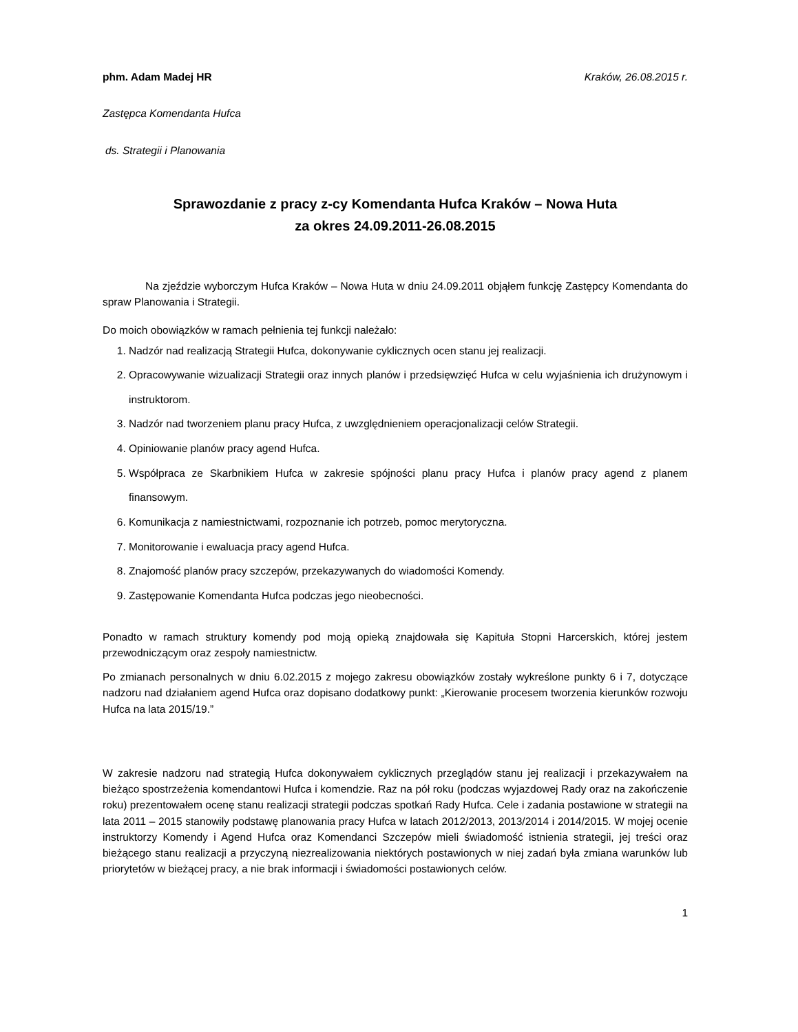phm. Adam Madej HR Kraków, 26.08.2015 r.
Zastępca Komendanta Hufca
ds. Strategii i Planowania
Sprawozdanie z pracy z-cy Komendanta Hufca Kraków – Nowa Huta
za okres 24.09.2011-26.08.2015
Na zjeździe wyborczym Hufca Kraków – Nowa Huta w dniu 24.09.2011 objąłem funkcję Zastępcy Komendanta do spraw Planowania i Strategii.
Do moich obowiązków w ramach pełnienia tej funkcji należało:
1. Nadzór nad realizacją Strategii Hufca, dokonywanie cyklicznych ocen stanu jej realizacji.
2. Opracowywanie wizualizacji Strategii oraz innych planów i przedsięwzięć Hufca w celu wyjaśnienia ich drużynowym i instruktorom.
3. Nadzór nad tworzeniem planu pracy Hufca, z uwzględnieniem operacjonalizacji celów Strategii.
4. Opiniowanie planów pracy agend Hufca.
5. Współpraca ze Skarbnikiem Hufca w zakresie spójności planu pracy Hufca i planów pracy agend z planem finansowym.
6. Komunikacja z namiestnictwami, rozpoznanie ich potrzeb, pomoc merytoryczna.
7. Monitorowanie i ewaluacja pracy agend Hufca.
8. Znajomość planów pracy szczepów, przekazywanych do wiadomości Komendy.
9. Zastępowanie Komendanta Hufca podczas jego nieobecności.
Ponadto w ramach struktury komendy pod moją opieką znajdowała się Kapituła Stopni Harcerskich, której jestem przewodniczącym oraz zespoły namiestnictw.
Po zmianach personalnych w dniu 6.02.2015 z mojego zakresu obowiązków zostały wykreślone punkty 6 i 7, dotyczące nadzoru nad działaniem agend Hufca oraz dopisano dodatkowy punkt: „Kierowanie procesem tworzenia kierunków rozwoju Hufca na lata 2015/19.”
W zakresie nadzoru nad strategią Hufca dokonywałem cyklicznych przeglądów stanu jej realizacji i przekazywałem na bieżąco spostrzeżenia komendantowi Hufca i komendzie. Raz na pół roku (podczas wyjazdowej Rady oraz na zakończenie roku) prezentowałem ocenę stanu realizacji strategii podczas spotkań Rady Hufca. Cele i zadania postawione w strategii na lata 2011 – 2015 stanowiły podstawę planowania pracy Hufca w latach 2012/2013, 2013/2014 i 2014/2015. W mojej ocenie instruktorzy Komendy i Agend Hufca oraz Komendanci Szczepów mieli świadomość istnienia strategii, jej treści oraz bieżącego stanu realizacji a przyczyną niezrealizowania niektórych postawionych w niej zadań była zmiana warunków lub priorytetów w bieżącej pracy, a nie brak informacji i świadomości postawionych celów.
1